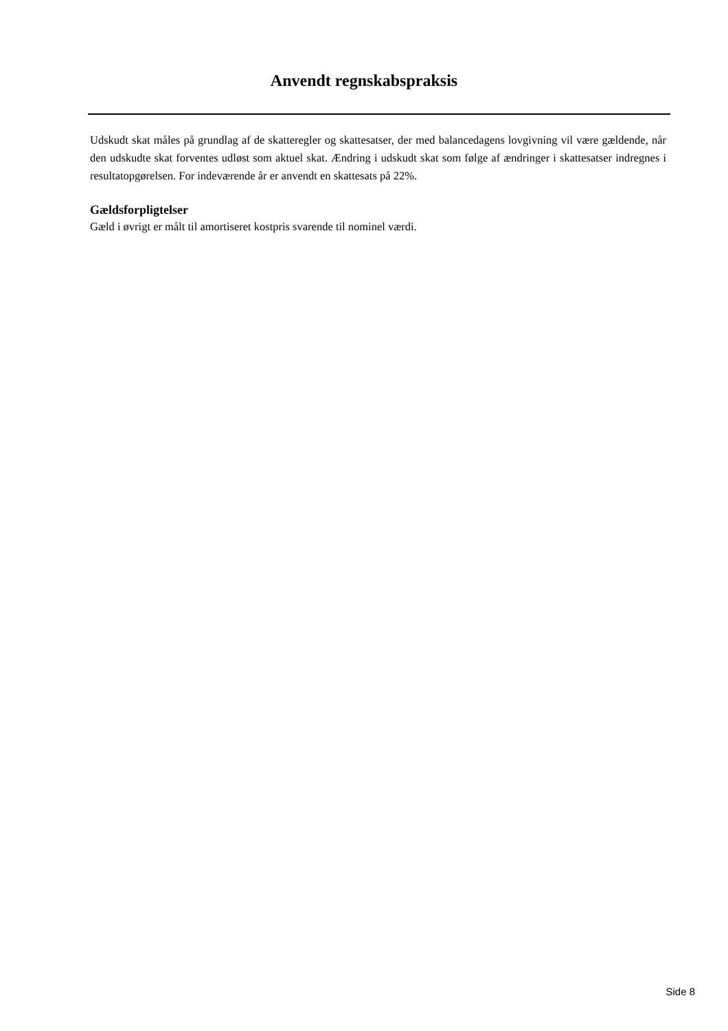Anvendt regnskabspraksis
Udskudt skat måles på grundlag af de skatteregler og skattesatser, der med balancedagens lovgivning vil være gældende, når den udskudte skat forventes udløst som aktuel skat. Ændring i udskudt skat som følge af ændringer i skattesatser indregnes i resultatopgørelsen. For indeværende år er anvendt en skattesats på 22%.
Gældsforpligtelser
Gæld i øvrigt er målt til amortiseret kostpris svarende til nominel værdi.
Side 8